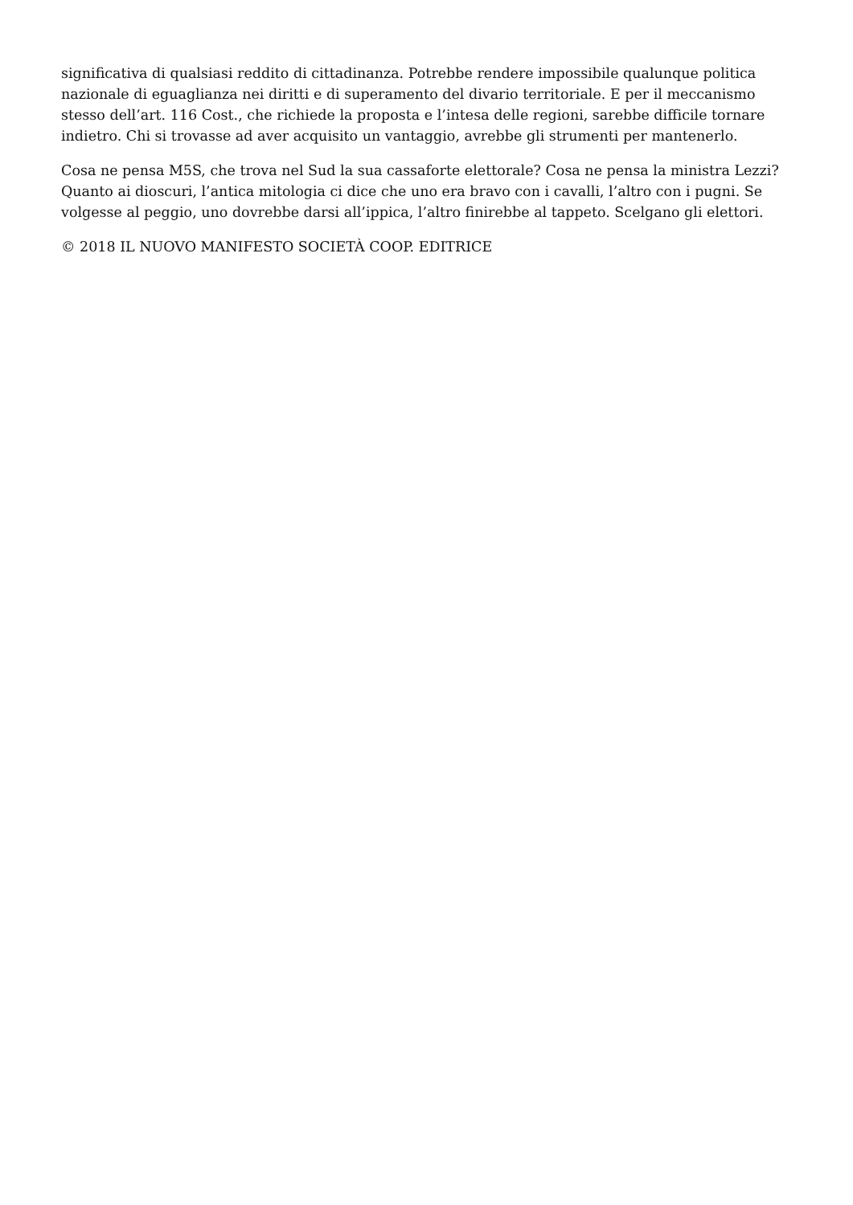significativa di qualsiasi reddito di cittadinanza. Potrebbe rendere impossibile qualunque politica nazionale di eguaglianza nei diritti e di superamento del divario territoriale. E per il meccanismo stesso dell’art. 116 Cost., che richiede la proposta e l’intesa delle regioni, sarebbe difficile tornare indietro. Chi si trovasse ad aver acquisito un vantaggio, avrebbe gli strumenti per mantenerlo.
Cosa ne pensa M5S, che trova nel Sud la sua cassaforte elettorale? Cosa ne pensa la ministra Lezzi? Quanto ai dioscuri, l’antica mitologia ci dice che uno era bravo con i cavalli, l’altro con i pugni. Se volgesse al peggio, uno dovrebbe darsi all’ippica, l’altro finirebbe al tappeto. Scelgano gli elettori.
© 2018 IL NUOVO MANIFESTO SOCIETÀ COOP. EDITRICE